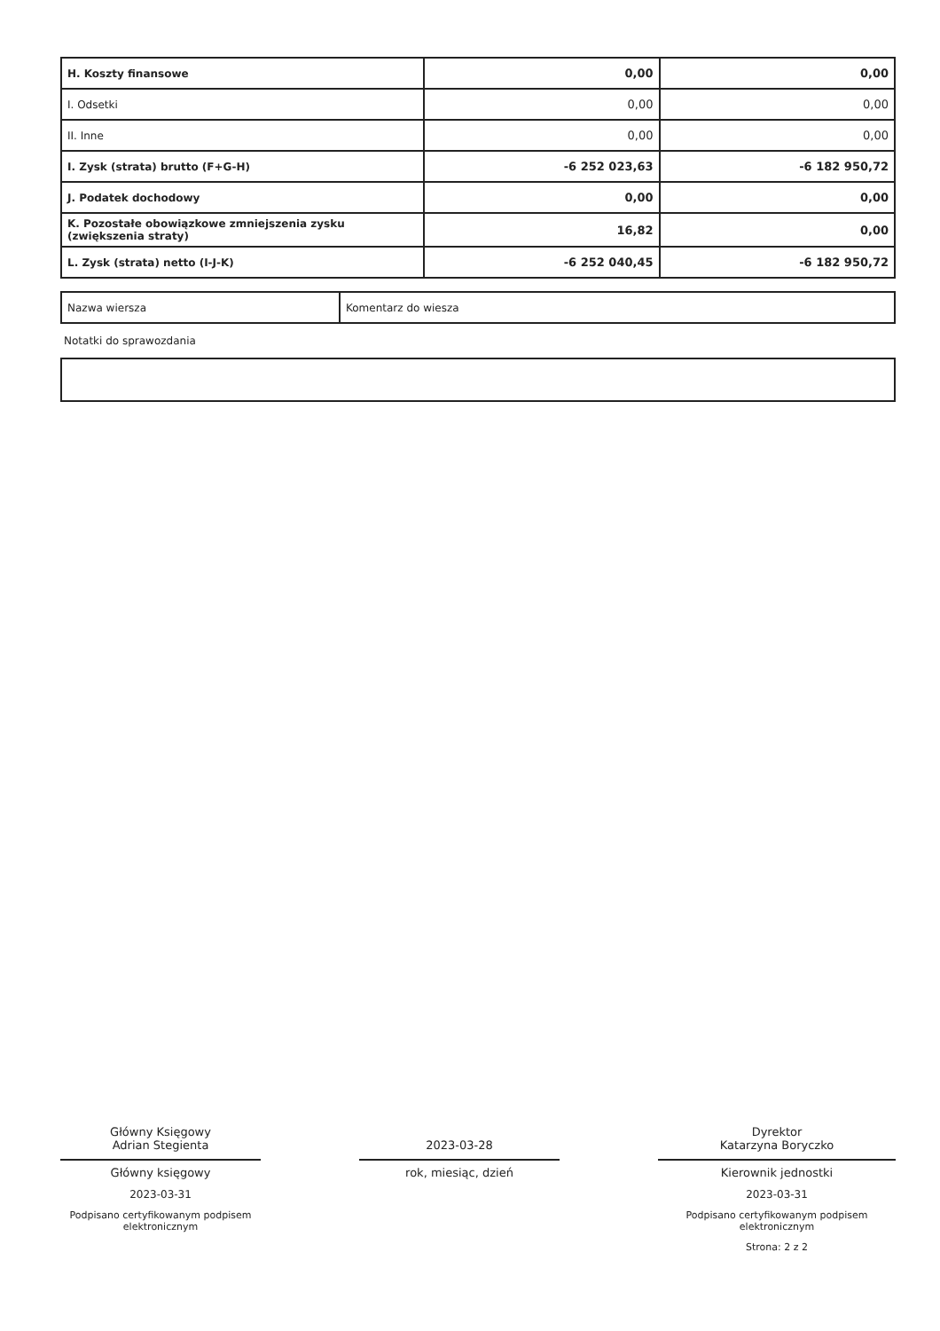| H. Koszty finansowe | 0,00 | 0,00 |
| I. Odsetki | 0,00 | 0,00 |
| II. Inne | 0,00 | 0,00 |
| I. Zysk (strata) brutto (F+G-H) | -6 252 023,63 | -6 182 950,72 |
| J. Podatek dochodowy | 0,00 | 0,00 |
| K. Pozostałe obowiązkowe zmniejszenia zysku (zwiększenia straty) | 16,82 | 0,00 |
| L. Zysk (strata) netto (I-J-K) | -6 252 040,45 | -6 182 950,72 |
| Nazwa wiersza | Komentarz do wiesza |
Notatki do sprawozdania
Główny Księgowy
Adrian Stegienta
Główny księgowy
2023-03-31
Podpisano certyfikowanym podpisem elektronicznym
2023-03-28
rok, miesiąc, dzień
Dyrektor
Katarzyna Boryczko
Kierownik jednostki
2023-03-31
Podpisano certyfikowanym podpisem elektronicznym
Strona: 2 z 2